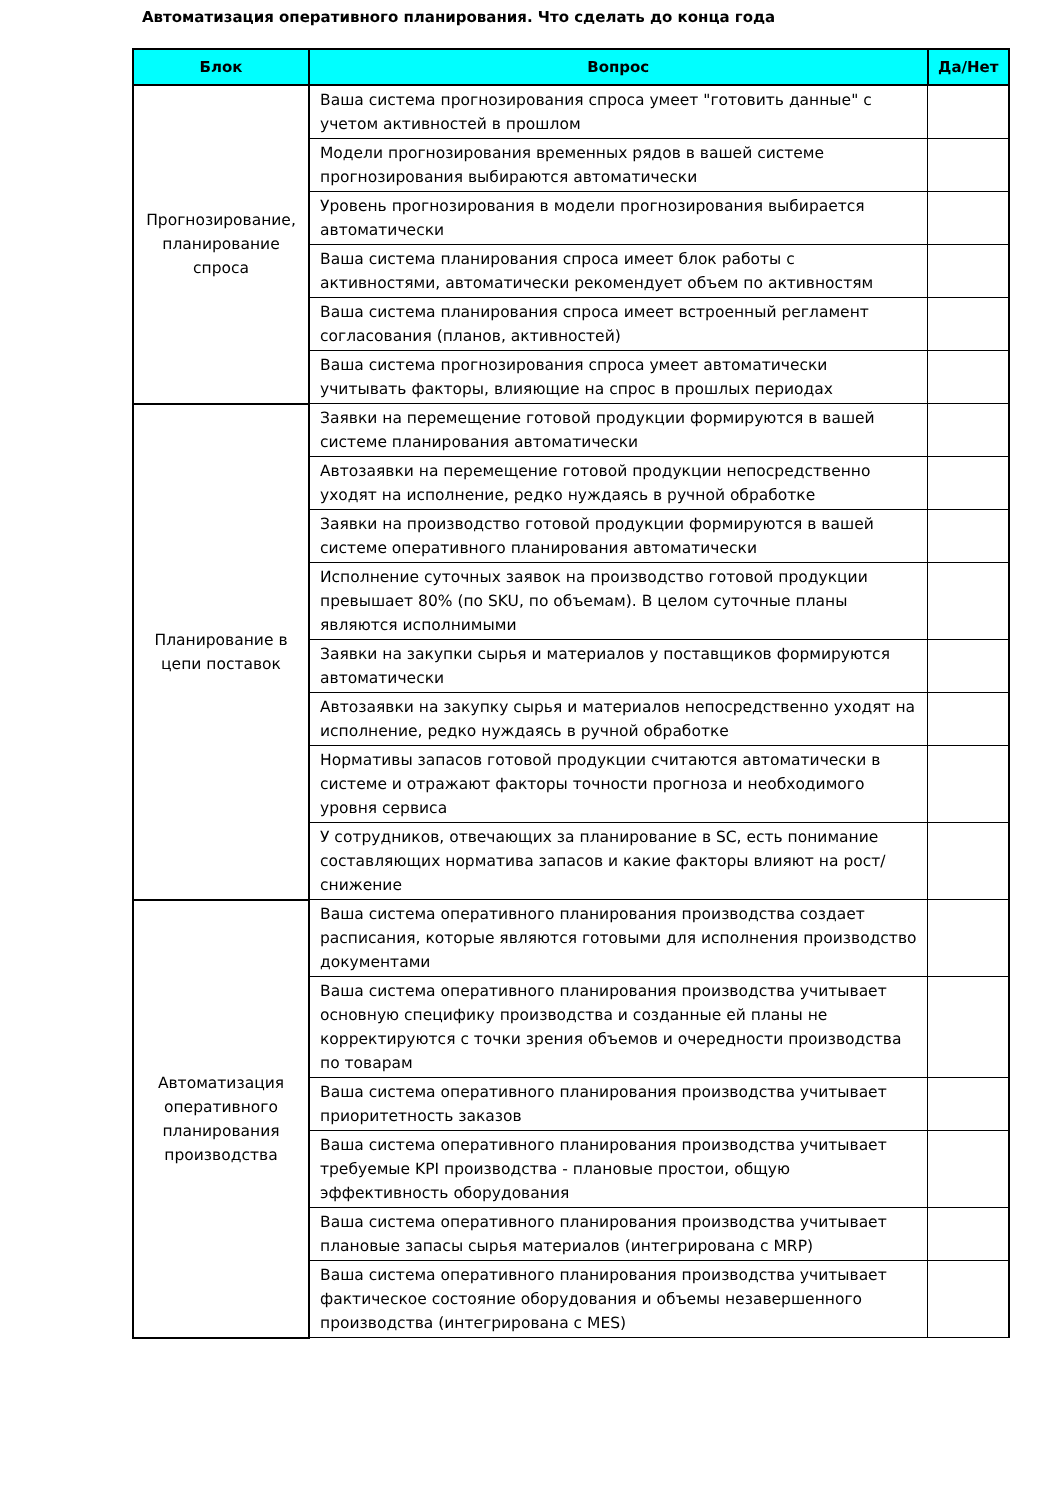Автоматизация оперативного планирования. Что сделать до конца года
| Блок | Вопрос | Да/Нет |
| --- | --- | --- |
| Прогнозирование, планирование спроса | Ваша система прогнозирования спроса умеет "готовить данные" с учетом активностей в прошлом | |
| | Модели прогнозирования временных рядов в вашей системе прогнозирования выбираются автоматически | |
| | Уровень прогнозирования в модели прогнозирования выбирается автоматически | |
| | Ваша система планирования спроса имеет блок работы с активностями, автоматически рекомендует объем по активностям | |
| | Ваша система планирования спроса имеет встроенный регламент согласования (планов, активностей) | |
| | Ваша система прогнозирования спроса умеет автоматически учитывать факторы, влияющие на спрос в прошлых периодах | |
| Планирование в цепи поставок | Заявки на перемещение готовой продукции формируются в вашей системе планирования автоматически | |
| | Автозаявки на перемещение готовой продукции непосредственно уходят на исполнение, редко нуждаясь в ручной обработке | |
| | Заявки на производство готовой продукции формируются в вашей системе оперативного планирования автоматически | |
| | Исполнение суточных заявок на производство готовой продукции превышает 80% (по SKU, по объемам). В целом суточные планы являются исполнимыми | |
| | Заявки на закупки сырья и материалов у поставщиков формируются автоматически | |
| | Автозаявки на закупку сырья и материалов непосредственно уходят на исполнение, редко нуждаясь в ручной обработке | |
| | Нормативы запасов готовой продукции считаются автоматически в системе и отражают факторы точности прогноза и необходимого уровня сервиса | |
| | У сотрудников, отвечающих за планирование в SC, есть понимание составляющих норматива запасов и какие факторы влияют на рост/снижение | |
| Автоматизация оперативного планирования производства | Ваша система оперативного планирования производства создает расписания, которые являются готовыми для исполнения производство документами | |
| | Ваша система оперативного планирования производства учитывает основную специфику производства и созданные ей планы не корректируются с точки зрения объемов и очередности производства по товарам | |
| | Ваша система оперативного планирования производства учитывает приоритетность заказов | |
| | Ваша система оперативного планирования производства учитывает требуемые KPI производства - плановые простои, общую эффективность оборудования | |
| | Ваша система оперативного планирования производства учитывает плановые запасы сырья материалов (интегрирована с MRP) | |
| | Ваша система оперативного планирования производства учитывает фактическое состояние оборудования и объемы незавершенного производства (интегрирована с MES) | |